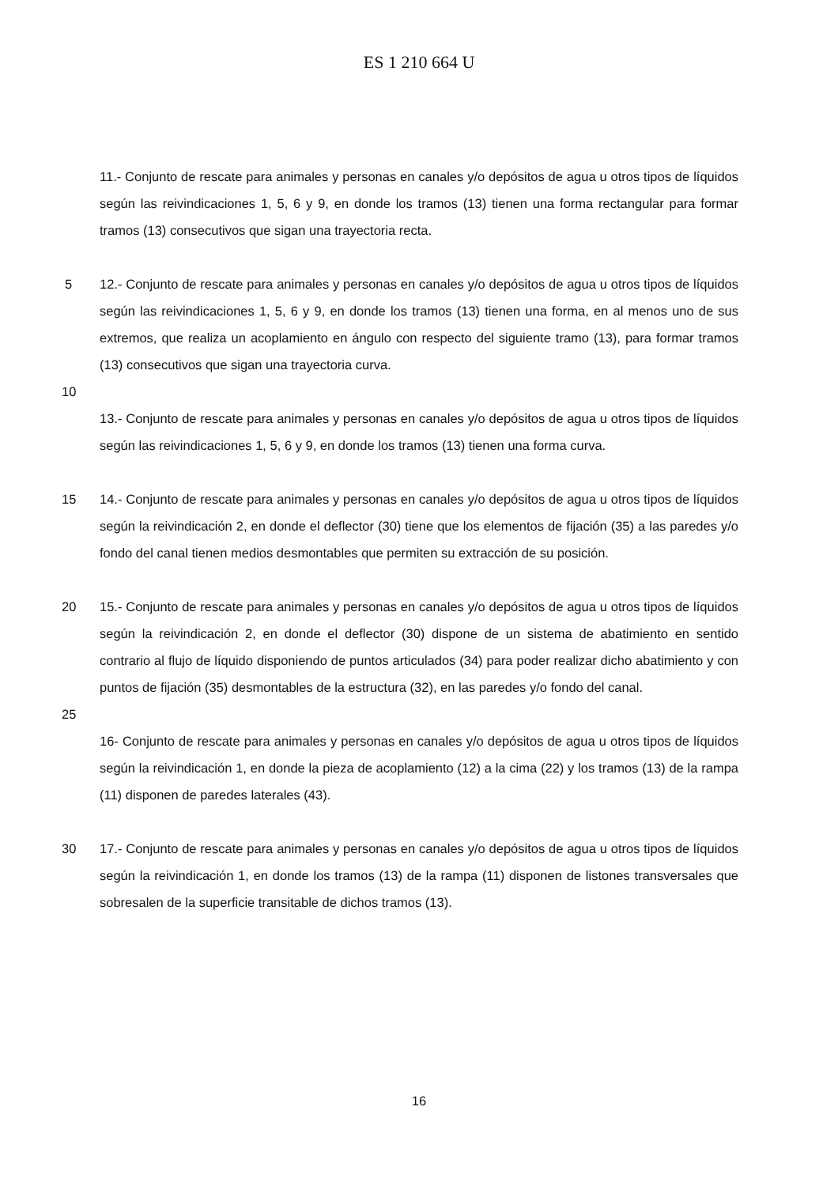ES 1 210 664 U
11.- Conjunto de rescate para animales y personas en canales y/o depósitos de agua u otros tipos de líquidos según las reivindicaciones 1, 5, 6 y 9, en donde los tramos (13) tienen una forma rectangular para formar tramos (13) consecutivos que sigan una trayectoria recta.
5 12.- Conjunto de rescate para animales y personas en canales y/o depósitos de agua u otros tipos de líquidos según las reivindicaciones 1, 5, 6 y 9, en donde los tramos (13) tienen una forma, en al menos uno de sus extremos, que realiza un acoplamiento en ángulo con respecto del siguiente tramo (13), para formar tramos (13) consecutivos que sigan una trayectoria curva.
10
13.- Conjunto de rescate para animales y personas en canales y/o depósitos de agua u otros tipos de líquidos según las reivindicaciones 1, 5, 6 y 9, en donde los tramos (13) tienen una forma curva.
15 14.- Conjunto de rescate para animales y personas en canales y/o depósitos de agua u otros tipos de líquidos según la reivindicación 2, en donde el deflector (30) tiene que los elementos de fijación (35) a las paredes y/o fondo del canal tienen medios desmontables que permiten su extracción de su posición.
20 15.- Conjunto de rescate para animales y personas en canales y/o depósitos de agua u otros tipos de líquidos según la reivindicación 2, en donde el deflector (30) dispone de un sistema de abatimiento en sentido contrario al flujo de líquido disponiendo de puntos articulados (34) para poder realizar dicho abatimiento y con puntos de fijación (35) desmontables de la estructura (32), en las paredes y/o fondo del canal.
25
16- Conjunto de rescate para animales y personas en canales y/o depósitos de agua u otros tipos de líquidos según la reivindicación 1, en donde la pieza de acoplamiento (12) a la cima (22) y los tramos (13) de la rampa (11) disponen de paredes laterales (43).
30 17.- Conjunto de rescate para animales y personas en canales y/o depósitos de agua u otros tipos de líquidos según la reivindicación 1, en donde los tramos (13) de la rampa (11) disponen de listones transversales que sobresalen de la superficie transitable de dichos tramos (13).
16